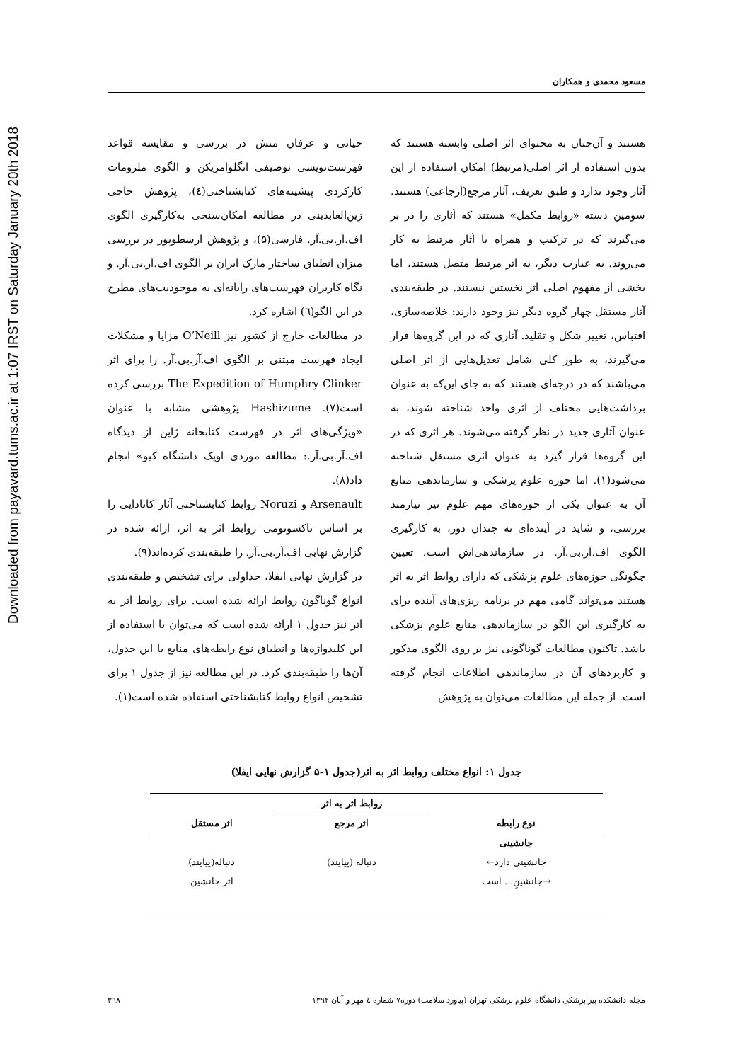Downloaded from payavard.tums.ac.ir at 1:07 IRST on Saturday January 20th 2018
مسعود محمدی و همکاران
هستند و آن‌چنان به محتوای اثر اصلی وابسته هستند که بدون استفاده از اثر اصلی(مرتبط) امکان استفاده از این آثار وجود ندارد و طبق تعریف، آثار مرجع(ارجاعی) هستند. سومین دسته «روابط مکمل» هستند که آثاری را در بر می‌گیرند که در ترکیب و همراه با آثار مرتبط به کار می‌روند. به عبارت دیگر، به اثر مرتبط متصل هستند، اما بخشی از مفهوم اصلی اثر نخستین نیستند. در طبقه‌بندی آثار مستقل چهار گروه دیگر نیز وجود دارند: خلاصه‌سازی، اقتباس، تغییر شکل و تقلید. آثاری که در این گروه‌ها قرار می‌گیرند، به طور کلی شامل تعدیل‌هایی از اثر اصلی می‌باشند که در درجه‌ای هستند که به جای این‌که به عنوان برداشت‌هایی مختلف از اثری واحد شناخته شوند، به عنوان آثاری جدید در نظر گرفته می‌شوند. هر اثری که در این گروه‌ها قرار گیرد به عنوان اثری مستقل شناخته می‌شود(۱). اما حوزه علوم پزشکی و سازماندهی منابع آن به عنوان یکی از حوزه‌های مهم علوم نیز نیازمند بررسی، و شاید در آینده‌ای نه چندان دور، به کارگیری الگوی اف.آر.بی.آر. در سازماندهی‌اش است. تعیین چگونگی حوزه‌های علوم پزشکی که دارای روابط اثر به اثر هستند می‌تواند گامی مهم در برنامه ریزی‌های آینده برای به کارگیری این الگو در سازماندهی منابع علوم پزشکی باشد. تاکنون مطالعات گوناگونی نیز بر روی الگوی مذکور و کاربردهای آن در سازماندهی اطلاعات انجام گرفته است. از جمله این مطالعات می‌توان به پژوهش
حیاتی و عرفان منش در بررسی و مقایسه قواعد فهرست‌نویسی توصیفی انگلوامریکن و الگوی ملزومات کارکردی پیشینه‌های کتابشناختی(٤)، پژوهش حاجی زین‌العابدینی در مطالعه امکان‌سنجی به‌کارگیری الگوی اف.آر.بی.آر. فارسی(۵)، و پژوهش ارسطوپور در بررسی میزان انطباق ساختار مارک ایران بر الگوی اف.آر.بی.آر. و نگاه کاربران فهرست‌های رایانه‌ای به موجودیت‌های مطرح در این الگو(٦) اشاره کرد.
در مطالعات خارج از کشور نیز O’Neill مزایا و مشکلات ایجاد فهرست مبتنی بر الگوی اف.آر.بی.آر. را برای اثر The Expedition of Humphry Clinker بررسی کرده است(۷). Hashizume پژوهشی مشابه با عنوان «ویژگی‌های اثر در فهرست کتابخانه ژاپن از دیدگاه اف.آر.بی.آر.: مطالعه موردی اوپک دانشگاه کیو» انجام داد(۸).
Arsenault و Noruzi روابط کتابشناختی آثار کانادایی را بر اساس تاکسونومی روابط اثر به اثر، ارائه شده در گزارش نهایی اف.آر.بی.آر. را طبقه‌بندی کرده‌اند(۹).
در گزارش نهایی ایفلا، جداولی برای تشخیص و طبقه‌بندی انواع گوناگون روابط ارائه شده است. برای روابط اثر به اثر نیز جدول ۱ ارائه شده است که می‌توان با استفاده از این کلیدواژه‌ها و انطباق نوع رابطه‌های منابع با این جدول، آن‌ها را طبقه‌بندی کرد. در این مطالعه نیز از جدول ۱ برای تشخیص انواع روابط کتابشناختی استفاده شده است(۱).
جدول ۱: انواع مختلف روابط اثر به اثر(جدول ۱-۵ گزارش نهایی ایفلا)
| | روابط اثر به اثر | |
| --- | --- | --- |
| نوع رابطه | اثر مرجع | اثر مستقل |
| جانشینی | | |
| جانشینی دارد← | دنباله (پیایند) | دنباله(پیایند) |
| →جانشینِ... است | | اثر جانشین |
مجله دانشکده پیراپزشکی دانشگاه علوم پزشکی تهران (پیاورد سلامت) دوره۷ شماره ٤ مهر و آبان ۱۳۹۲ ۳٦۸